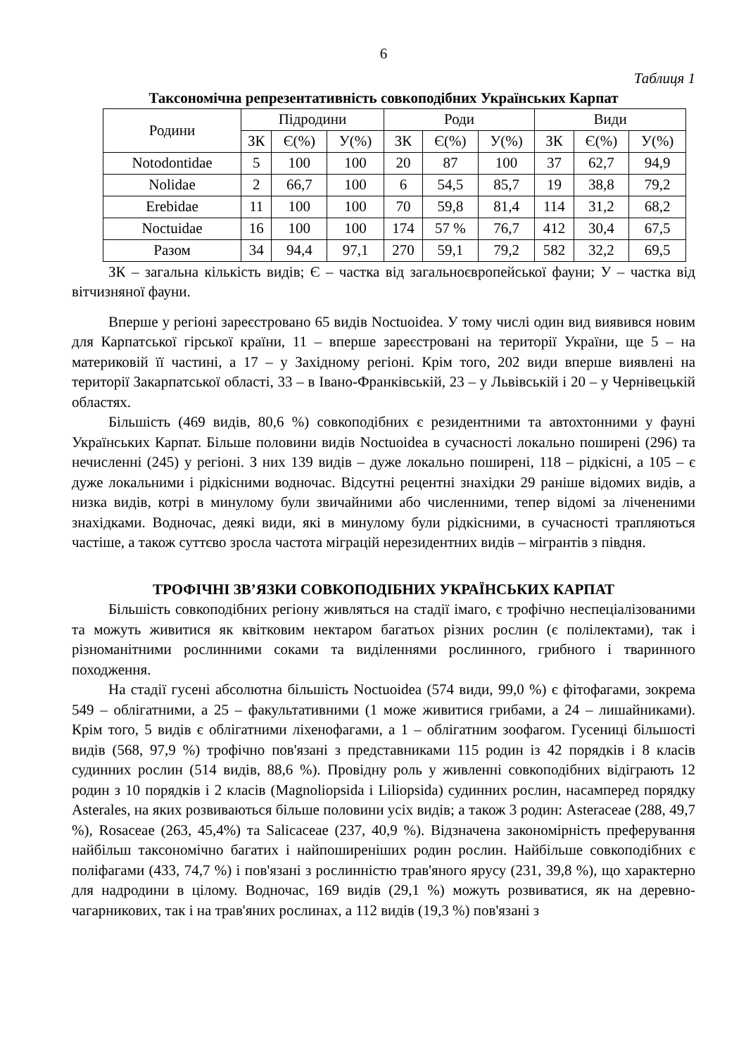6
Таблиця 1
Таксономічна репрезентативність совкоподібних Українських Карпат
| Родини | Підродини | | | Роди | | | Види | | |
| --- | --- | --- | --- | --- | --- | --- | --- | --- | --- |
| | ЗК | Є(%) | У(%) | ЗК | Є(%) | У(%) | ЗК | Є(%) | У(%) |
| Notodontidae | 5 | 100 | 100 | 20 | 87 | 100 | 37 | 62,7 | 94,9 |
| Nolidae | 2 | 66,7 | 100 | 6 | 54,5 | 85,7 | 19 | 38,8 | 79,2 |
| Erebidae | 11 | 100 | 100 | 70 | 59,8 | 81,4 | 114 | 31,2 | 68,2 |
| Noctuidae | 16 | 100 | 100 | 174 | 57 % | 76,7 | 412 | 30,4 | 67,5 |
| Разом | 34 | 94,4 | 97,1 | 270 | 59,1 | 79,2 | 582 | 32,2 | 69,5 |
ЗК – загальна кількість видів; Є – частка від загальноєвропейської фауни; У – частка від вітчизняної фауни.
Вперше у регіоні зареєстровано 65 видів Noctuoidea. У тому числі один вид виявився новим для Карпатської гірської країни, 11 – вперше зареєстровані на території України, ще 5 – на материковій її частині, а 17 – у Західному регіоні. Крім того, 202 види вперше виявлені на території Закарпатської області, 33 – в Івано-Франківській, 23 – у Львівській і 20 – у Чернівецькій областях.
Більшість (469 видів, 80,6 %) совкоподібних є резидентними та автохтонними у фауні Українських Карпат. Більше половини видів Noctuoidea в сучасності локально поширені (296) та нечисленні (245) у регіоні. З них 139 видів – дуже локально поширені, 118 – рідкісні, а 105 – є дуже локальними і рідкісними водночас. Відсутні рецентні знахідки 29 раніше відомих видів, а низка видів, котрі в минулому були звичайними або численними, тепер відомі за лічененими знахідками. Водночас, деякі види, які в минулому були рідкісними, в сучасності трапляються частіше, а також суттєво зросла частота міграцій нерезидентних видів – мігрантів з півдня.
ТРОФІЧНІ ЗВ’ЯЗКИ СОВКОПОДІБНИХ УКРАЇНСЬКИХ КАРПАТ
Більшість совкоподібних регіону живляться на стадії імаго, є трофічно неспеціалізованими та можуть живитися як квітковим нектаром багатьох різних рослин (є полілектами), так і різноманітними рослинними соками та виділеннями рослинного, грибного і тваринного походження.
На стадії гусені абсолютна більшість Noctuoidea (574 види, 99,0 %) є фітофагами, зокрема 549 – облігатними, а 25 – факультативними (1 може живитися грибами, а 24 – лишайниками). Крім того, 5 видів є облігатними ліхенофагами, а 1 – облігатним зоофагом. Гусениці більшості видів (568, 97,9 %) трофічно пов'язані з представниками 115 родин із 42 порядків і 8 класів судинних рослин (514 видів, 88,6 %). Провідну роль у живленні совкоподібних відіграють 12 родин з 10 порядків і 2 класів (Magnoliopsida і Liliopsida) судинних рослин, насамперед порядку Asterales, на яких розвиваються більше половини усіх видів; а також 3 родин: Asteraceae (288, 49,7 %), Rosaceae (263, 45,4%) та Salicaceae (237, 40,9 %). Відзначена закономірність преферування найбільш таксономічно багатих і найпоширеніших родин рослин. Найбільше совкоподібних є поліфагами (433, 74,7 %) і пов'язані з рослинністю трав'яного ярусу (231, 39,8 %), що характерно для надродини в цілому. Водночас, 169 видів (29,1 %) можуть розвиватися, як на деревно-чагарникових, так і на трав'яних рослинах, а 112 видів (19,3 %) пов'язані з